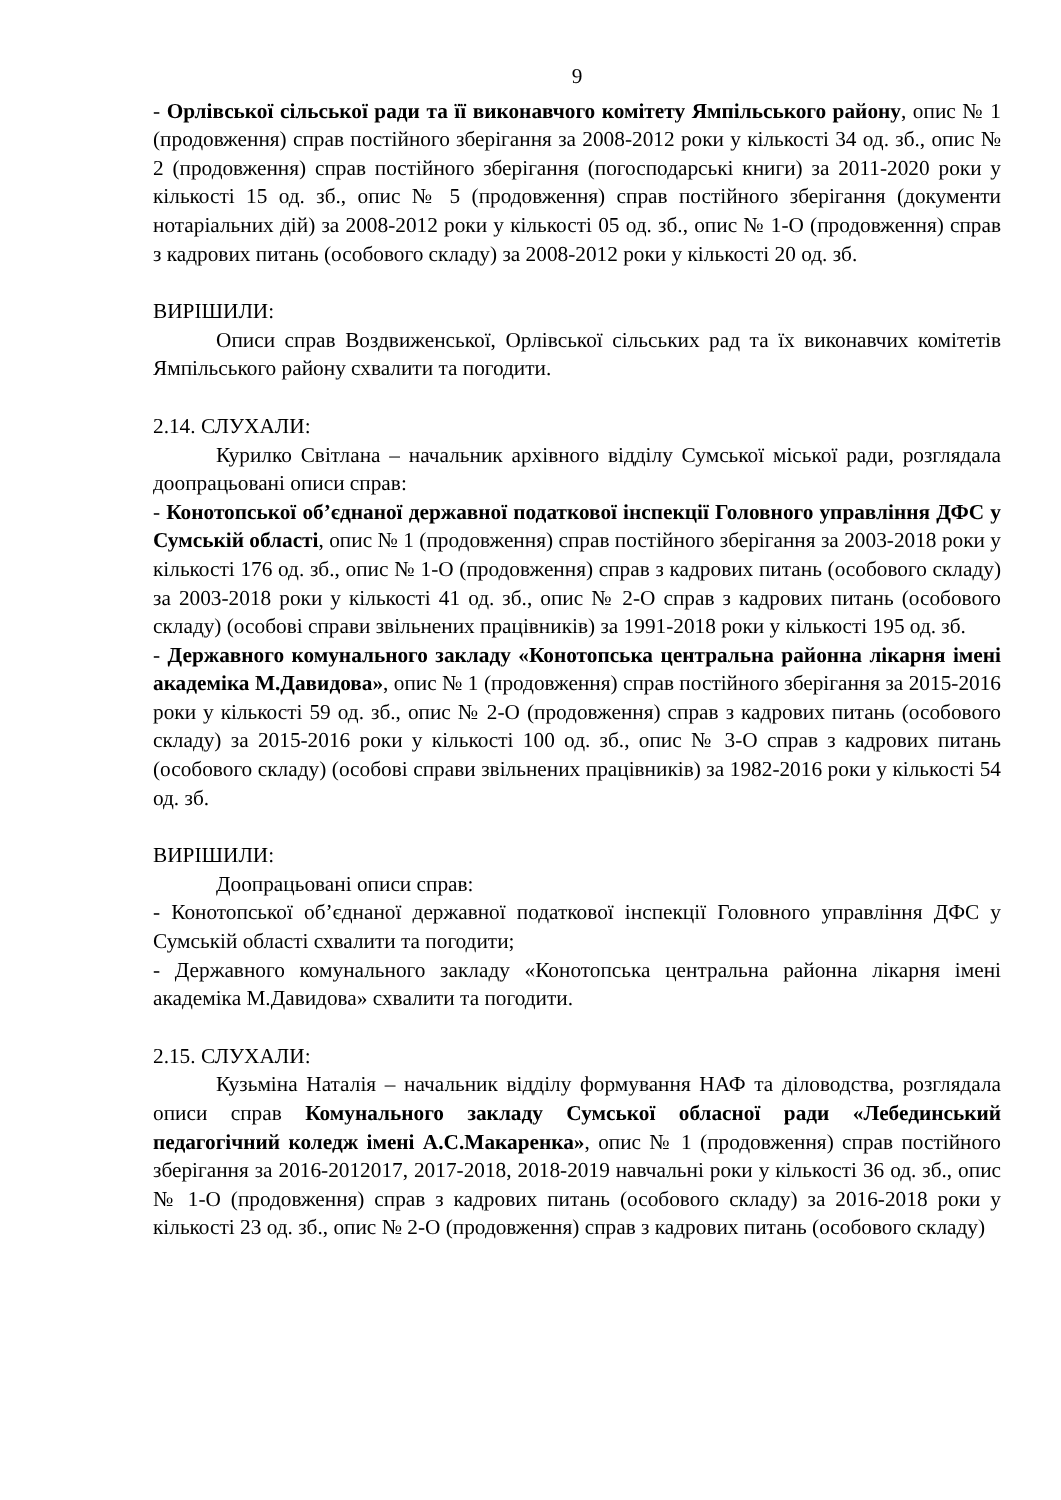9
- Орлівської сільської ради та її виконавчого комітету Ямпільського району, опис № 1 (продовження) справ постійного зберігання за 2008-2012 роки у кількості 34 од. зб., опис № 2 (продовження) справ постійного зберігання (погосподарські книги) за 2011-2020 роки у кількості 15 од. зб., опис № 5 (продовження) справ постійного зберігання (документи нотаріальних дій) за 2008-2012 роки у кількості 05 од. зб., опис № 1-О (продовження) справ з кадрових питань (особового складу) за 2008-2012 роки у кількості 20 од. зб.
ВИРІШИЛИ:
Описи справ Воздвиженської, Орлівської сільських рад та їх виконавчих комітетів Ямпільського району схвалити та погодити.
2.14. СЛУХАЛИ:
Курилко Світлана – начальник архівного відділу Сумської міської ради, розглядала доопрацьовані описи справ:
- Конотопської об’єднаної державної податкової інспекції Головного управління ДФС у Сумській області, опис № 1 (продовження) справ постійного зберігання за 2003-2018 роки у кількості 176 од. зб., опис № 1-О (продовження) справ з кадрових питань (особового складу) за 2003-2018 роки у кількості 41 од. зб., опис № 2-О справ з кадрових питань (особового складу) (особові справи звільнених працівників) за 1991-2018 роки у кількості 195 од. зб.
- Державного комунального закладу «Конотопська центральна районна лікарня імені академіка М.Давидова», опис № 1 (продовження) справ постійного зберігання за 2015-2016 роки у кількості 59 од. зб., опис № 2-О (продовження) справ з кадрових питань (особового складу) за 2015-2016 роки у кількості 100 од. зб., опис № 3-О справ з кадрових питань (особового складу) (особові справи звільнених працівників) за 1982-2016 роки у кількості 54 од. зб.
ВИРІШИЛИ:
Доопрацьовані описи справ:
- Конотопської об’єднаної державної податкової інспекції Головного управління ДФС у Сумській області схвалити та погодити;
- Державного комунального закладу «Конотопська центральна районна лікарня імені академіка М.Давидова» схвалити та погодити.
2.15. СЛУХАЛИ:
Кузьміна Наталія – начальник відділу формування НАФ та діловодства, розглядала описи справ Комунального закладу Сумської обласної ради «Лебединський педагогічний коледж імені А.С.Макаренка», опис № 1 (продовження) справ постійного зберігання за 2016-2012017, 2017-2018, 2018-2019 навчальні роки у кількості 36 од. зб., опис № 1-О (продовження) справ з кадрових питань (особового складу) за 2016-2018 роки у кількості 23 од. зб., опис № 2-О (продовження) справ з кадрових питань (особового складу)